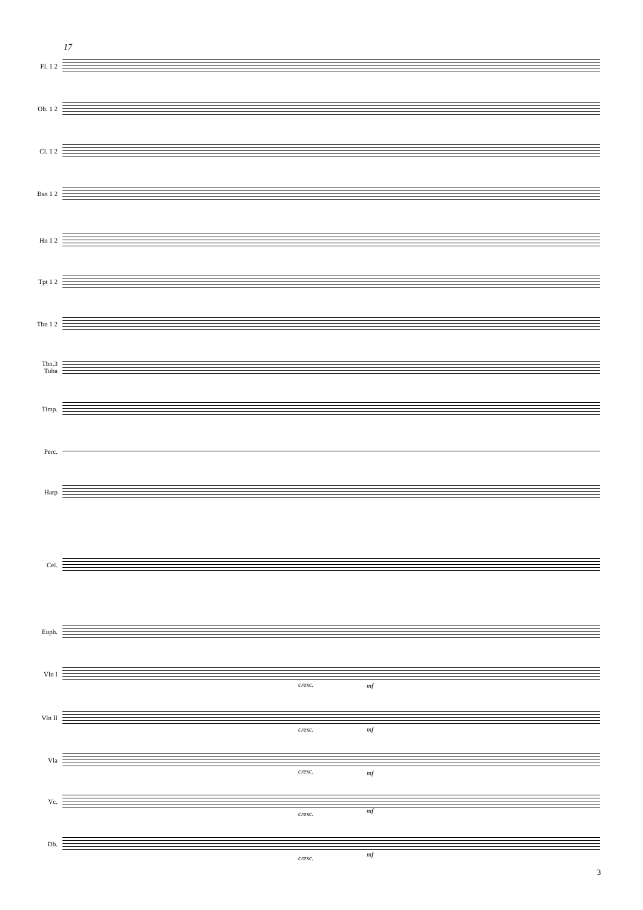17
Fl. 1 2
Ob. 1 2
Cl. 1 2
Bsn 1 2
Hn 1 2
Tpt 1 2
Tbn 1 2
Tbn.3 Tuba
Timp.
Perc.
Harp
Cel.
Euph.
Vln I
cresc. mf
Vln II
cresc. mf
Vla
cresc. mf
Vc.
cresc. mf
Db.
cresc. mf
3